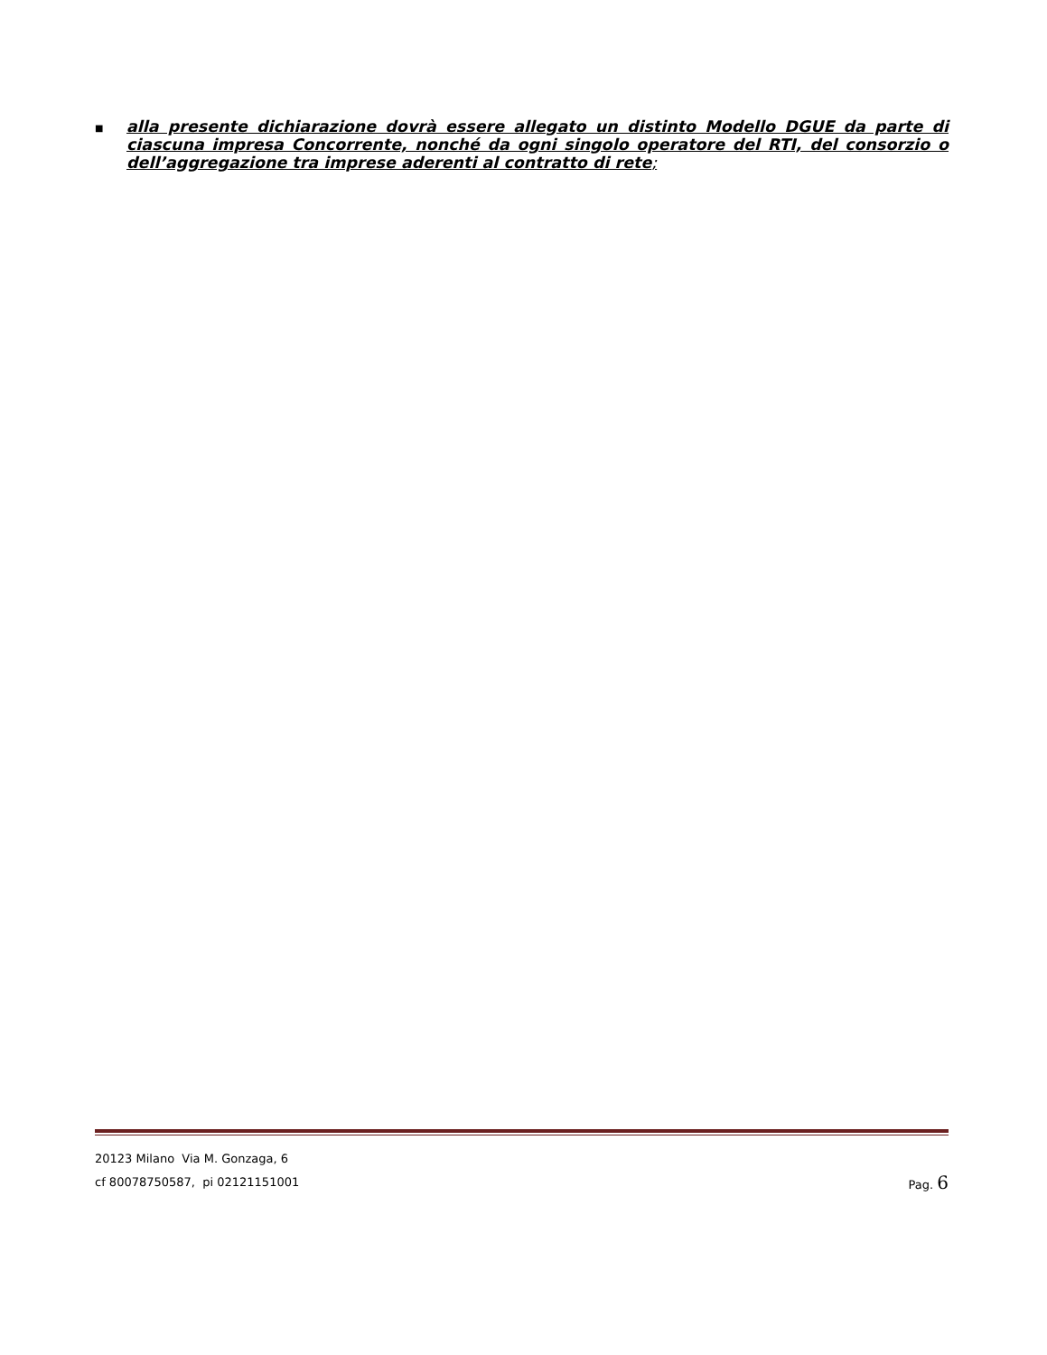■
alla presente dichiarazione dovrà essere allegato un distinto Modello DGUE da parte di ciascuna impresa Concorrente, nonché da ogni singolo operatore del RTI, del consorzio o dell’aggregazione tra imprese aderenti al contratto di rete;
20123 Milano Via M. Gonzaga, 6
cf 80078750587, pi 02121151001
Pag. 6